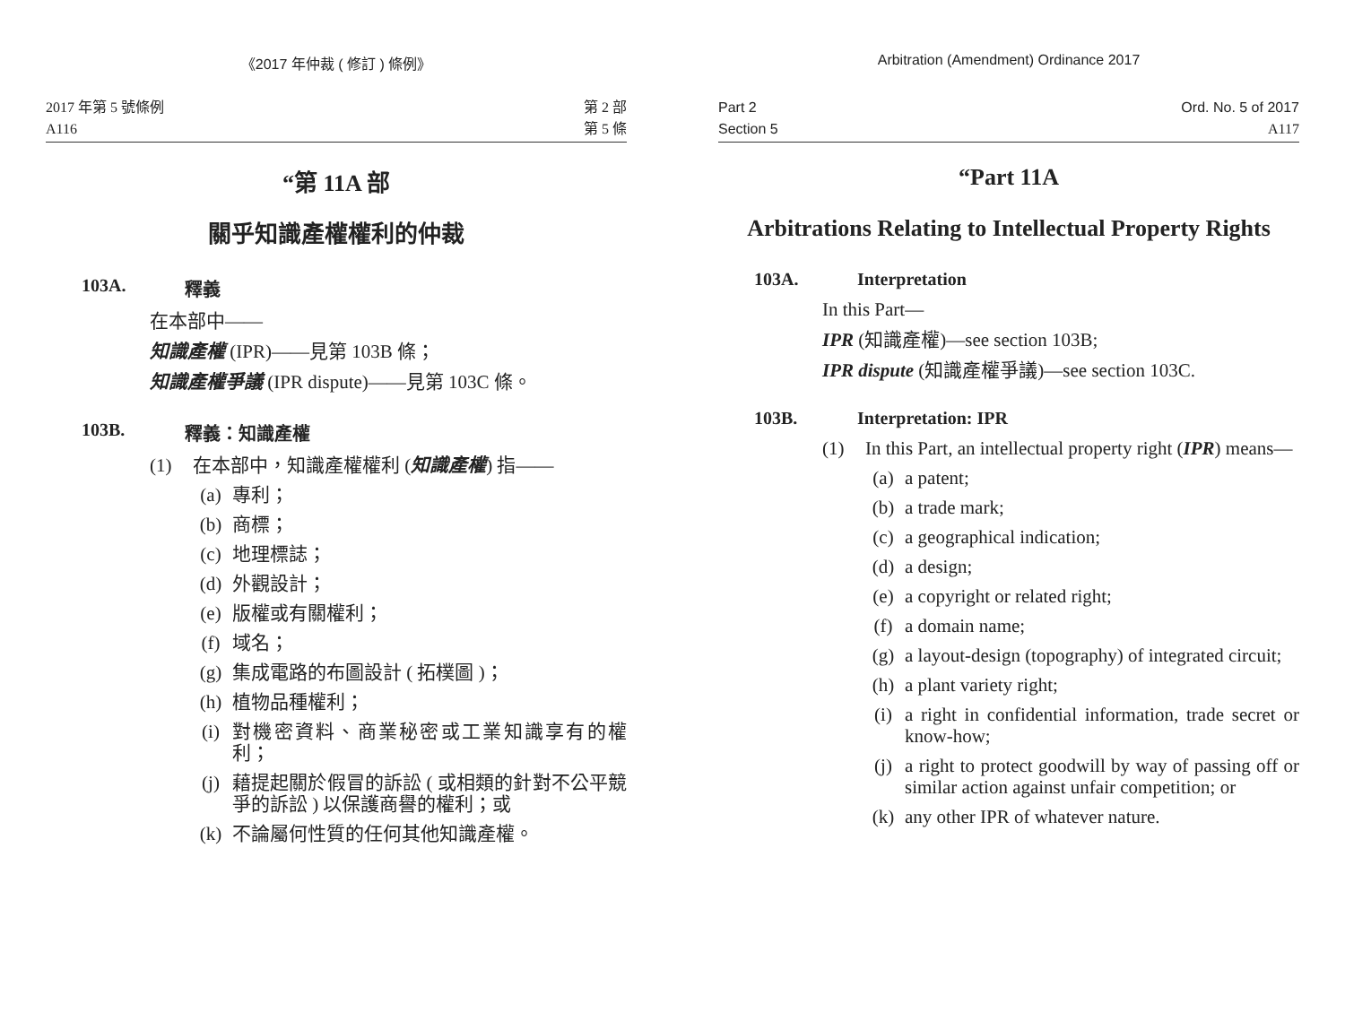《2017 年仲裁 ( 修訂 ) 條例》
2017 年第 5 號條例
A116
第 2 部
第 5 條
“第 11A 部
關乎知識產權權利的仲裁
103A. 釋義
在本部中——
知識產權 (IPR)——見第 103B 條；
知識產權爭議 (IPR dispute)——見第 103C 條。
103B. 釋義：知識產權
(1) 在本部中，知識產權權利 (知識產權) 指——
(a) 專利；
(b) 商標；
(c) 地理標誌；
(d) 外觀設計；
(e) 版權或有關權利；
(f) 域名；
(g) 集成電路的布圖設計 ( 拓樸圖 )；
(h) 植物品種權利；
(i) 對機密資料、商業秘密或工業知識享有的權利；
(j) 藉提起關於假冒的訴訟 ( 或相類的針對不公平競爭的訴訟 ) 以保護商譽的權利；或
(k) 不論屬何性質的任何其他知識產權。
Arbitration (Amendment) Ordinance 2017
Part 2
Section 5
Ord. No. 5 of 2017
A117
“Part 11A
Arbitrations Relating to Intellectual Property Rights
103A. Interpretation
In this Part—
IPR (知識產權)—see section 103B;
IPR dispute (知識產權爭議)—see section 103C.
103B. Interpretation: IPR
(1) In this Part, an intellectual property right (IPR) means—
(a) a patent;
(b) a trade mark;
(c) a geographical indication;
(d) a design;
(e) a copyright or related right;
(f) a domain name;
(g) a layout-design (topography) of integrated circuit;
(h) a plant variety right;
(i) a right in confidential information, trade secret or know-how;
(j) a right to protect goodwill by way of passing off or similar action against unfair competition; or
(k) any other IPR of whatever nature.